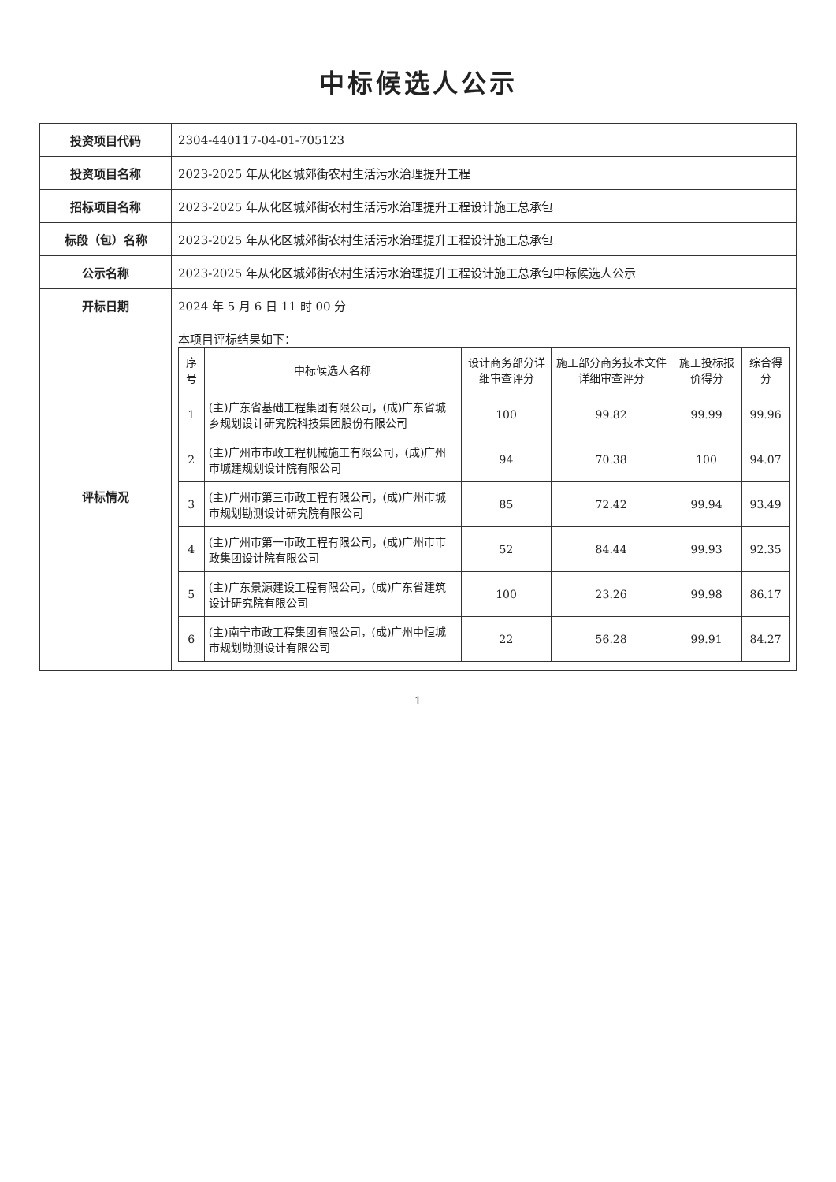中标候选人公示
| 投资项目代码 | 2304-440117-04-01-705123 |
| 投资项目名称 | 2023-2025 年从化区城郊街农村生活污水治理提升工程 |
| 招标项目名称 | 2023-2025 年从化区城郊街农村生活污水治理提升工程设计施工总承包 |
| 标段（包）名称 | 2023-2025 年从化区城郊街农村生活污水治理提升工程设计施工总承包 |
| 公示名称 | 2023-2025 年从化区城郊街农村生活污水治理提升工程设计施工总承包中标候选人公示 |
| 开标日期 | 2024 年 5 月 6 日 11 时 00 分 |
| 评标情况 | 本项目评标结果如下： / 序号 / 中标候选人名称 / 设计商务部分详细审查评分 / 施工部分商务技术文件详细审查评分 / 施工投标报价得分 / 综合得分 / / --- / --- / --- / --- / --- / --- / / 1 / (主)广东省基础工程集团有限公司，(成)广东省城乡规划设计研究院科技集团股份有限公司 / 100 / 99.82 / 99.99 / 99.96 / / 2 / (主)广州市市政工程机械施工有限公司，(成)广州市城建规划设计院有限公司 / 94 / 70.38 / 100 / 94.07 / / 3 / (主)广州市第三市政工程有限公司，(成)广州市城市规划勘测设计研究院有限公司 / 85 / 72.42 / 99.94 / 93.49 / / 4 / (主)广州市第一市政工程有限公司，(成)广州市市政集团设计院有限公司 / 52 / 84.44 / 99.93 / 92.35 / / 5 / (主)广东景源建设工程有限公司，(成)广东省建筑设计研究院有限公司 / 100 / 23.26 / 99.98 / 86.17 / / 6 / (主)南宁市政工程集团有限公司，(成)广州中恒城市规划勘测设计有限公司 / 22 / 56.28 / 99.91 / 84.27 / |
1